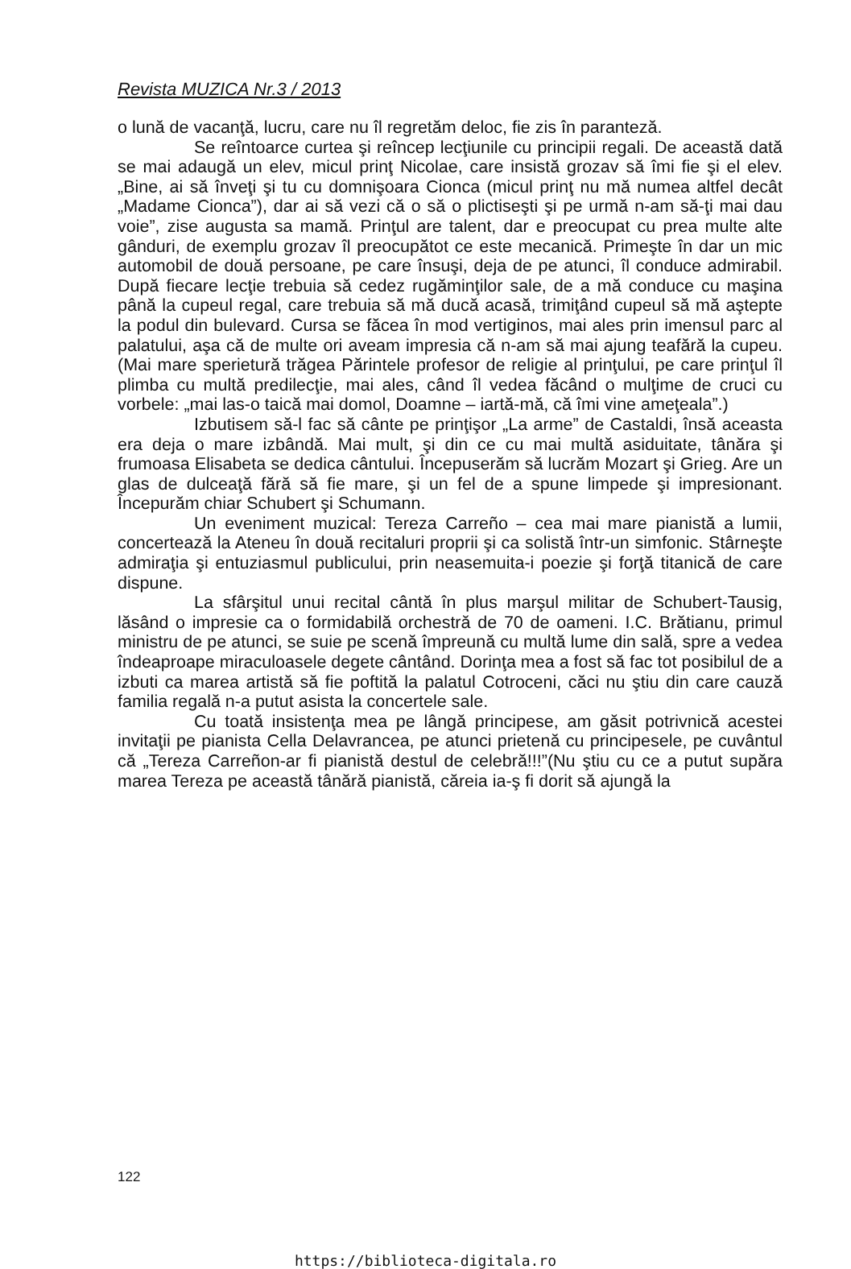Revista MUZICA Nr.3 / 2013
o lună de vacanţă, lucru, care nu îl regretăm deloc, fie zis în paranteză.
Se reîntoarce curtea şi reîncep lecţiunile cu principii regali. De această dată se mai adaugă un elev, micul prinţ Nicolae, care insistă grozav să îmi fie şi el elev. „Bine, ai să înveţi şi tu cu domnişoara Cionca (micul prinţ nu mă numea altfel decât „Madame Cionca”), dar ai să vezi că o să o plictiseşti şi pe urmă n-am să-ţi mai dau voie”, zise augusta sa mamă. Prinţul are talent, dar e preocupat cu prea multe alte gânduri, de exemplu grozav îl preocupătot ce este mecanică. Primeşte în dar un mic automobil de două persoane, pe care însuşi, deja de pe atunci, îl conduce admirabil. După fiecare lecţie trebuia să cedez rugăminţilor sale, de a mă conduce cu maşina până la cupeul regal, care trebuia să mă ducă acasă, trimiţând cupeul să mă aştepte la podul din bulevard. Cursa se făcea în mod vertiginos, mai ales prin imensul parc al palatului, aşa că de multe ori aveam impresia că n-am să mai ajung teafără la cupeu. (Mai mare sperietură trăgea Părintele profesor de religie al prinţului, pe care prinţul îl plimba cu multă predilecţie, mai ales, când îl vedea făcând o mulţime de cruci cu vorbele: „mai las-o taică mai domol, Doamne – iartă-mă, că îmi vine ameţeala”.)
Izbutisem să-l fac să cânte pe prinţişor „La arme” de Castaldi, însă aceasta era deja o mare izbândă. Mai mult, şi din ce cu mai multă asiduitate, tânăra şi frumoasa Elisabeta se dedica cântului. Începuserăm să lucrăm Mozart şi Grieg. Are un glas de dulceaţă fără să fie mare, şi un fel de a spune limpede şi impresionant. Începurăm chiar Schubert şi Schumann.
Un eveniment muzical: Tereza Carreño – cea mai mare pianistă a lumii, concertează la Ateneu în două recitaluri proprii şi ca solistă într-un simfonic. Stârneşte admiraţia şi entuziasmul publicului, prin neasemuita-i poezie şi forţă titanică de care dispune.
La sfârşitul unui recital cântă în plus marşul militar de Schubert-Tausig, lăsând o impresie ca o formidabilă orchestră de 70 de oameni. I.C. Brătianu, primul ministru de pe atunci, se suie pe scenă împreună cu multă lume din sală, spre a vedea îndeaproape miraculoasele degete cântând. Dorinţa mea a fost să fac tot posibilul de a izbuti ca marea artistă să fie poftită la palatul Cotroceni, căci nu ştiu din care cauză familia regală n-a putut asista la concertele sale.
Cu toată insistenţa mea pe lângă principese, am găsit potrivnică acestei invitaţii pe pianista Cella Delavrancea, pe atunci prietenă cu principesele, pe cuvântul că „Tereza Carreñon-ar fi pianistă destul de celebră!!!”(Nu ştiu cu ce a putut supăra marea Tereza pe această tânără pianistă, căreia ia-ş fi dorit să ajungă la
122
https://biblioteca-digitala.ro